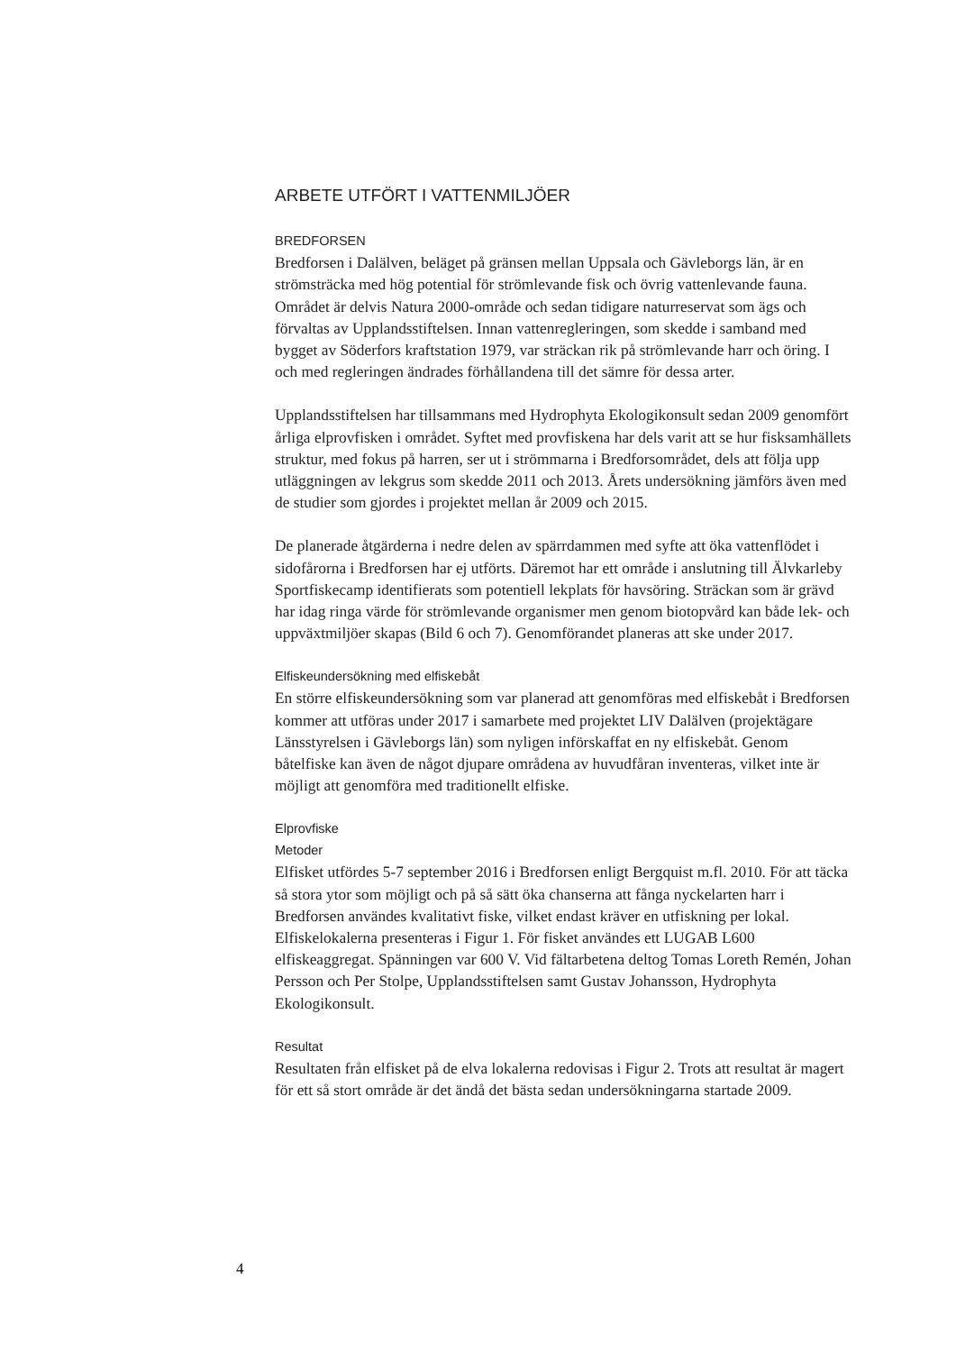ARBETE UTFÖRT I VATTENMILJÖER
BREDFORSEN
Bredforsen i Dalälven, beläget på gränsen mellan Uppsala och Gävleborgs län, är en strömsträcka med hög potential för strömlevande fisk och övrig vattenlevande fauna. Området är delvis Natura 2000-område och sedan tidigare naturreservat som ägs och förvaltas av Upplandsstiftelsen. Innan vattenregleringen, som skedde i samband med bygget av Söderfors kraftstation 1979, var sträckan rik på strömlevande harr och öring. I och med regleringen ändrades förhållandena till det sämre för dessa arter.
Upplandsstiftelsen har tillsammans med Hydrophyta Ekologikonsult sedan 2009 genomfört årliga elprovfisken i området. Syftet med provfiskena har dels varit att se hur fisksamhällets struktur, med fokus på harren, ser ut i strömmarna i Bredforsområdet, dels att följa upp utläggningen av lekgrus som skedde 2011 och 2013. Årets undersökning jämförs även med de studier som gjordes i projektet mellan år 2009 och 2015.
De planerade åtgärderna i nedre delen av spärrdammen med syfte att öka vattenflödet i sidofårorna i Bredforsen har ej utförts. Däremot har ett område i anslutning till Älvkarleby Sportfiskecamp identifierats som potentiell lekplats för havsöring. Sträckan som är grävd har idag ringa värde för strömlevande organismer men genom biotopvård kan både lek- och uppväxtmiljöer skapas (Bild 6 och 7). Genomförandet planeras att ske under 2017.
Elfiskeundersökning med elfiskebåt
En större elfiskeundersökning som var planerad att genomföras med elfiskebåt i Bredforsen kommer att utföras under 2017 i samarbete med projektet LIV Dalälven (projektägare Länsstyrelsen i Gävleborgs län) som nyligen införskaffat en ny elfiskebåt. Genom båtelfiske kan även de något djupare områdena av huvudfåran inventeras, vilket inte är möjligt att genomföra med traditionellt elfiske.
Elprovfiske
Metoder
Elfisket utfördes 5-7 september 2016 i Bredforsen enligt Bergquist m.fl. 2010. För att täcka så stora ytor som möjligt och på så sätt öka chanserna att fånga nyckelarten harr i Bredforsen användes kvalitativt fiske, vilket endast kräver en utfiskning per lokal. Elfiskelokalerna presenteras i Figur 1. För fisket användes ett LUGAB L600 elfiskeaggregat. Spänningen var 600 V. Vid fältarbetena deltog Tomas Loreth Remén, Johan Persson och Per Stolpe, Upplandsstiftelsen samt Gustav Johansson, Hydrophyta Ekologikonsult.
Resultat
Resultaten från elfisket på de elva lokalerna redovisas i Figur 2. Trots att resultat är magert för ett så stort område är det ändå det bästa sedan undersökningarna startade 2009.
4